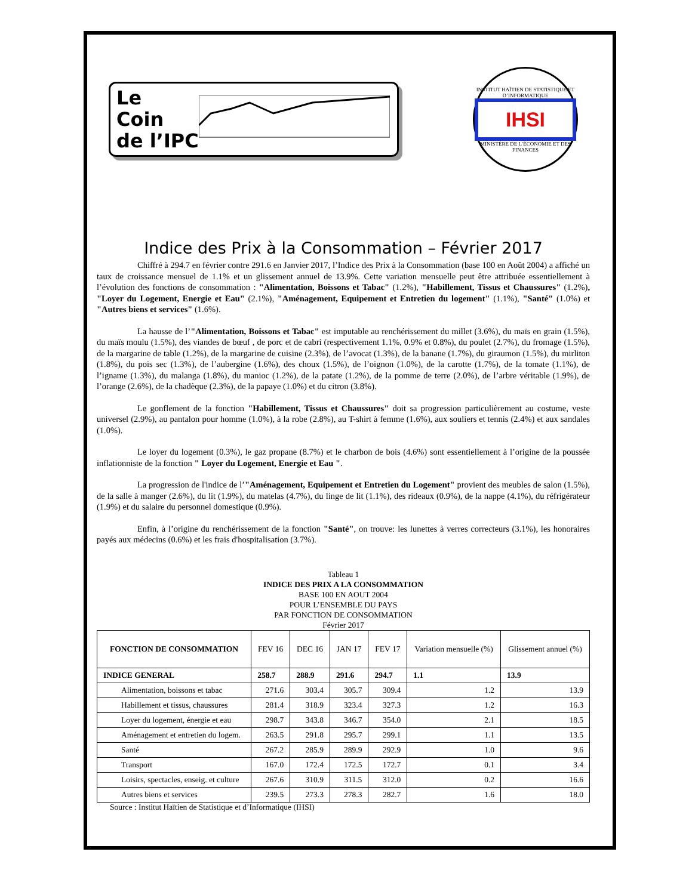Le
Coin
de l’IPC
INSTITUT HAÏTIEN DE STATISTIQUE ET D’INFORMATIQUE
IHSI
MINISTÈRE DE L’ÉCONOMIE ET DES FINANCES
Indice des Prix à la Consommation – Février 2017
Chiffré à 294.7 en février contre 291.6 en Janvier 2017, l’Indice des Prix à la Consommation (base 100 en Août 2004) a affiché un taux de croissance mensuel de 1.1% et un glissement annuel de 13.9%. Cette variation mensuelle peut être attribuée essentiellement à l’évolution des fonctions de consommation : "Alimentation, Boissons et Tabac" (1.2%), "Habillement, Tissus et Chaussures" (1.2%), "Loyer du Logement, Energie et Eau" (2.1%), "Aménagement, Equipement et Entretien du logement" (1.1%), "Santé" (1.0%) et "Autres biens et services" (1.6%).
La hausse de l’"Alimentation, Boissons et Tabac" est imputable au renchérissement du millet (3.6%), du maïs en grain (1.5%), du maïs moulu (1.5%), des viandes de bœuf , de porc et de cabri (respectivement 1.1%, 0.9% et 0.8%), du poulet (2.7%), du fromage (1.5%), de la margarine de table (1.2%), de la margarine de cuisine (2.3%), de l’avocat (1.3%), de la banane (1.7%), du giraumon (1.5%), du mirliton (1.8%), du pois sec (1.3%), de l’aubergine (1.6%), des choux (1.5%), de l’oignon (1.0%), de la carotte (1.7%), de la tomate (1.1%), de l’igname (1.3%), du malanga (1.8%), du manioc (1.2%), de la patate (1.2%), de la pomme de terre (2.0%), de l’arbre véritable (1.9%), de l’orange (2.6%), de la chadèque (2.3%), de la papaye (1.0%) et du citron (3.8%).
Le gonflement de la fonction "Habillement, Tissus et Chaussures" doit sa progression particulièrement au costume, veste universel (2.9%), au pantalon pour homme (1.0%), à la robe (2.8%), au T-shirt à femme (1.6%), aux souliers et tennis (2.4%) et aux sandales (1.0%).
Le loyer du logement (0.3%), le gaz propane (8.7%) et le charbon de bois (4.6%) sont essentiellement à l’origine de la poussée inflationniste de la fonction " Loyer du Logement, Energie et Eau ".
La progression de l'indice de l’"Aménagement, Equipement et Entretien du Logement" provient des meubles de salon (1.5%), de la salle à manger (2.6%), du lit (1.9%), du matelas (4.7%), du linge de lit (1.1%), des rideaux (0.9%), de la nappe (4.1%), du réfrigérateur (1.9%) et du salaire du personnel domestique (0.9%).
Enfin, à l’origine du renchérissement de la fonction "Santé", on trouve: les lunettes à verres correcteurs (3.1%), les honoraires payés aux médecins (0.6%) et les frais d'hospitalisation (3.7%).
Tableau 1
INDICE DES PRIX A LA CONSOMMATION
BASE 100 EN AOUT 2004
POUR L’ENSEMBLE DU PAYS
PAR FONCTION DE CONSOMMATION
Février 2017
| FONCTION DE CONSOMMATION | FEV 16 | DEC 16 | JAN 17 | FEV 17 | Variation mensuelle (%) | Glissement annuel (%) |
| --- | --- | --- | --- | --- | --- | --- |
| INDICE GENERAL | 258.7 | 288.9 | 291.6 | 294.7 | 1.1 | 13.9 |
| Alimentation, boissons et tabac | 271.6 | 303.4 | 305.7 | 309.4 | 1.2 | 13.9 |
| Habillement et tissus, chaussures | 281.4 | 318.9 | 323.4 | 327.3 | 1.2 | 16.3 |
| Loyer du logement, énergie et eau | 298.7 | 343.8 | 346.7 | 354.0 | 2.1 | 18.5 |
| Aménagement et entretien du logem. | 263.5 | 291.8 | 295.7 | 299.1 | 1.1 | 13.5 |
| Santé | 267.2 | 285.9 | 289.9 | 292.9 | 1.0 | 9.6 |
| Transport | 167.0 | 172.4 | 172.5 | 172.7 | 0.1 | 3.4 |
| Loisirs, spectacles, enseig. et culture | 267.6 | 310.9 | 311.5 | 312.0 | 0.2 | 16.6 |
| Autres biens et services | 239.5 | 273.3 | 278.3 | 282.7 | 1.6 | 18.0 |
Source : Institut Haïtien de Statistique et d’Informatique (IHSI)